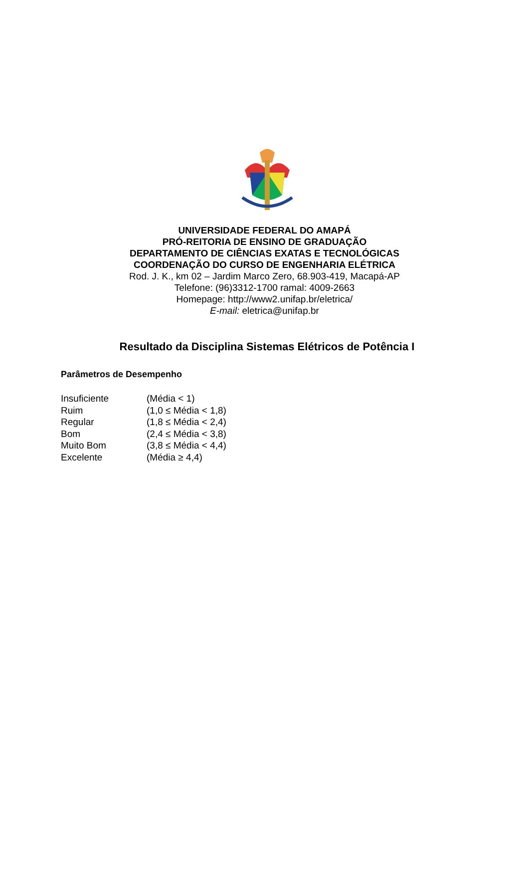UNIVERSIDADE FEDERAL DO AMAPÁ
PRÓ-REITORIA DE ENSINO DE GRADUAÇÃO
DEPARTAMENTO DE CIÊNCIAS EXATAS E TECNOLÓGICAS
COORDENAÇÃO DO CURSO DE ENGENHARIA ELÉTRICA
Rod. J. K., km 02 – Jardim Marco Zero, 68.903-419, Macapá-AP
Telefone: (96)3312-1700 ramal: 4009-2663
Homepage: http://www2.unifap.br/eletrica/
E-mail: eletrica@unifap.br
Resultado da Disciplina Sistemas Elétricos de Potência I
Parâmetros de Desempenho
| Insuficiente | (Média < 1) |
| Ruim | (1,0 ≤ Média < 1,8) |
| Regular | (1,8 ≤ Média < 2,4) |
| Bom | (2,4 ≤ Média < 3,8) |
| Muito Bom | (3,8 ≤ Média < 4,4) |
| Excelente | (Média ≥ 4,4) |